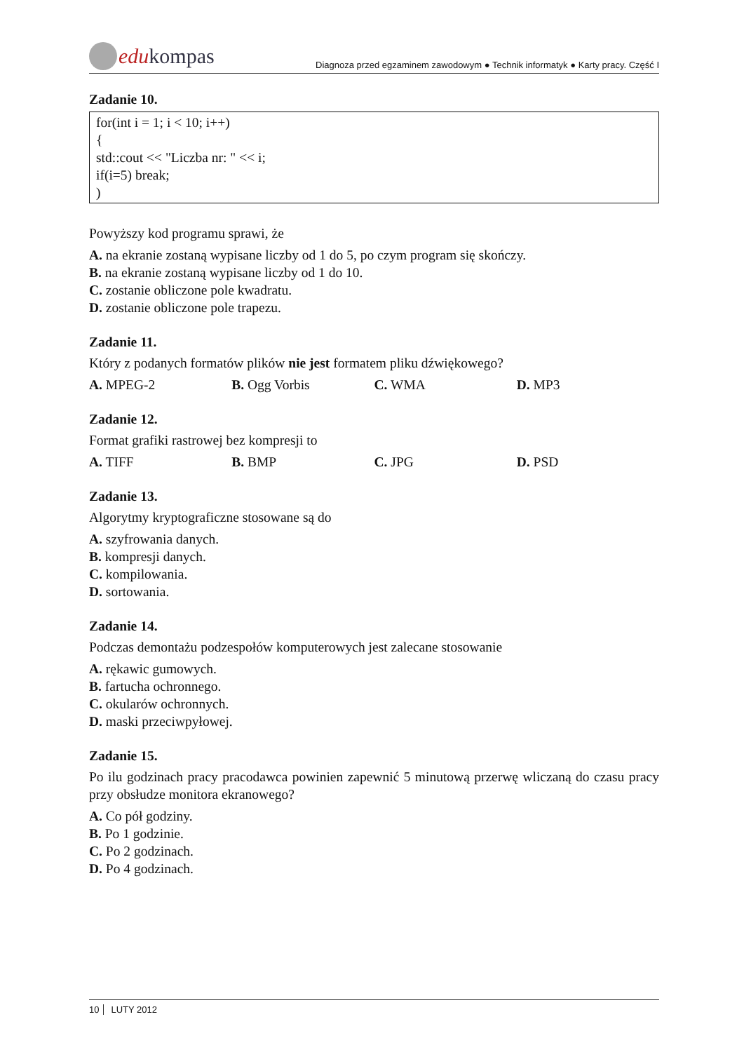edu kompas
Diagnoza przed egzaminem zawodowym ● Technik informatyk ● Karty pracy. Część I
Zadanie 10.
for(int i = 1; i < 10; i++)
{
std::cout << "Liczba nr: " << i;
if(i=5) break;
)
Powyższy kod programu sprawi, że
A. na ekranie zostaną wypisane liczby od 1 do 5, po czym program się skończy.
B. na ekranie zostaną wypisane liczby od 1 do 10.
C. zostanie obliczone pole kwadratu.
D. zostanie obliczone pole trapezu.
Zadanie 11.
Który z podanych formatów plików nie jest formatem pliku dźwiękowego?
A. MPEG-2 B. Ogg Vorbis C. WMA D. MP3
Zadanie 12.
Format grafiki rastrowej bez kompresji to
A. TIFF B. BMP C. JPG D. PSD
Zadanie 13.
Algorytmy kryptograficzne stosowane są do
A. szyfrowania danych.
B. kompresji danych.
C. kompilowania.
D. sortowania.
Zadanie 14.
Podczas demontażu podzespołów komputerowych jest zalecane stosowanie
A. rękawic gumowych.
B. fartucha ochronnego.
C. okularów ochronnych.
D. maski przeciwpyłowej.
Zadanie 15.
Po ilu godzinach pracy pracodawca powinien zapewnić 5 minutową przerwę wliczaną do czasu pracy przy obsłudze monitora ekranowego?
A. Co pół godziny.
B. Po 1 godzinie.
C. Po 2 godzinach.
D. Po 4 godzinach.
10 LUTY 2012